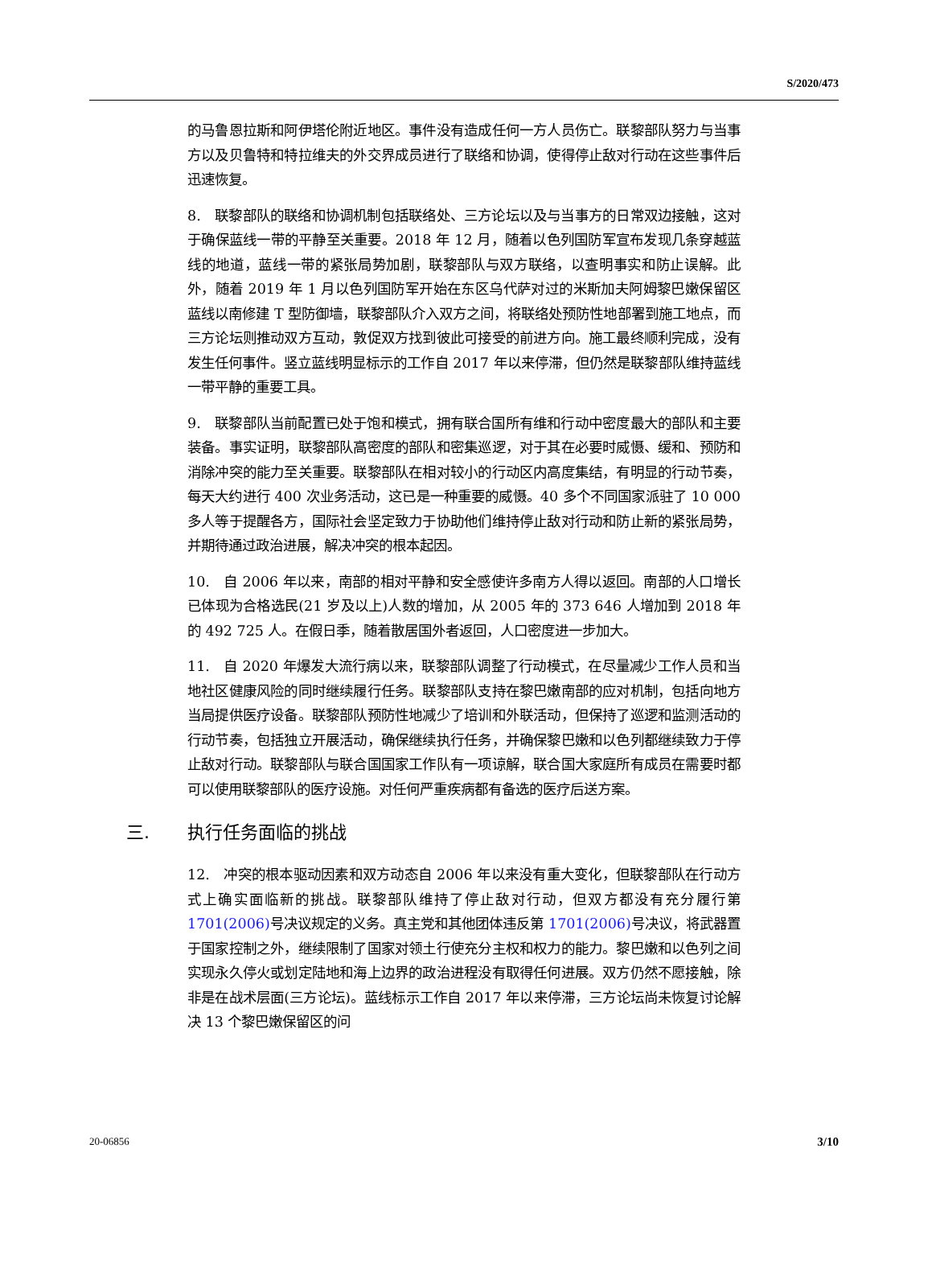S/2020/473
的马鲁恩拉斯和阿伊塔伦附近地区。事件没有造成任何一方人员伤亡。联黎部队努力与当事方以及贝鲁特和特拉维夫的外交界成员进行了联络和协调，使得停止敌对行动在这些事件后迅速恢复。
8.　联黎部队的联络和协调机制包括联络处、三方论坛以及与当事方的日常双边接触，这对于确保蓝线一带的平静至关重要。2018 年 12 月，随着以色列国防军宣布发现几条穿越蓝线的地道，蓝线一带的紧张局势加剧，联黎部队与双方联络，以查明事实和防止误解。此外，随着 2019 年 1 月以色列国防军开始在东区乌代萨对过的米斯加夫阿姆黎巴嫩保留区蓝线以南修建 T 型防御墙，联黎部队介入双方之间，将联络处预防性地部署到施工地点，而三方论坛则推动双方互动，敦促双方找到彼此可接受的前进方向。施工最终顺利完成，没有发生任何事件。竖立蓝线明显标示的工作自 2017 年以来停滞，但仍然是联黎部队维持蓝线一带平静的重要工具。
9.　联黎部队当前配置已处于饱和模式，拥有联合国所有维和行动中密度最大的部队和主要装备。事实证明，联黎部队高密度的部队和密集巡逻，对于其在必要时威慑、缓和、预防和消除冲突的能力至关重要。联黎部队在相对较小的行动区内高度集结，有明显的行动节奏，每天大约进行 400 次业务活动，这已是一种重要的威慑。40 多个不同国家派驻了 10 000 多人等于提醒各方，国际社会坚定致力于协助他们维持停止敌对行动和防止新的紧张局势，并期待通过政治进展，解决冲突的根本起因。
10.　自 2006 年以来，南部的相对平静和安全感使许多南方人得以返回。南部的人口增长已体现为合格选民(21 岁及以上)人数的增加，从 2005 年的 373 646 人增加到 2018 年的 492 725 人。在假日季，随着散居国外者返回，人口密度进一步加大。
11.　自 2020 年爆发大流行病以来，联黎部队调整了行动模式，在尽量减少工作人员和当地社区健康风险的同时继续履行任务。联黎部队支持在黎巴嫩南部的应对机制，包括向地方当局提供医疗设备。联黎部队预防性地减少了培训和外联活动，但保持了巡逻和监测活动的行动节奏，包括独立开展活动，确保继续执行任务，并确保黎巴嫩和以色列都继续致力于停止敌对行动。联黎部队与联合国国家工作队有一项谅解，联合国大家庭所有成员在需要时都可以使用联黎部队的医疗设施。对任何严重疾病都有备选的医疗后送方案。
三. 执行任务面临的挑战
12.　冲突的根本驱动因素和双方动态自 2006 年以来没有重大变化，但联黎部队在行动方式上确实面临新的挑战。联黎部队维持了停止敌对行动，但双方都没有充分履行第 1701(2006) 号决议规定的义务。真主党和其他团体违反第 1701(2006) 号决议，将武器置于国家控制之外，继续限制了国家对领土行使充分主权和权力的能力。黎巴嫩和以色列之间实现永久停火或划定陆地和海上边界的政治进程没有取得任何进展。双方仍然不愿接触，除非是在战术层面(三方论坛)。蓝线标示工作自 2017 年以来停滞，三方论坛尚未恢复讨论解决 13 个黎巴嫩保留区的问
20-06856 3/10